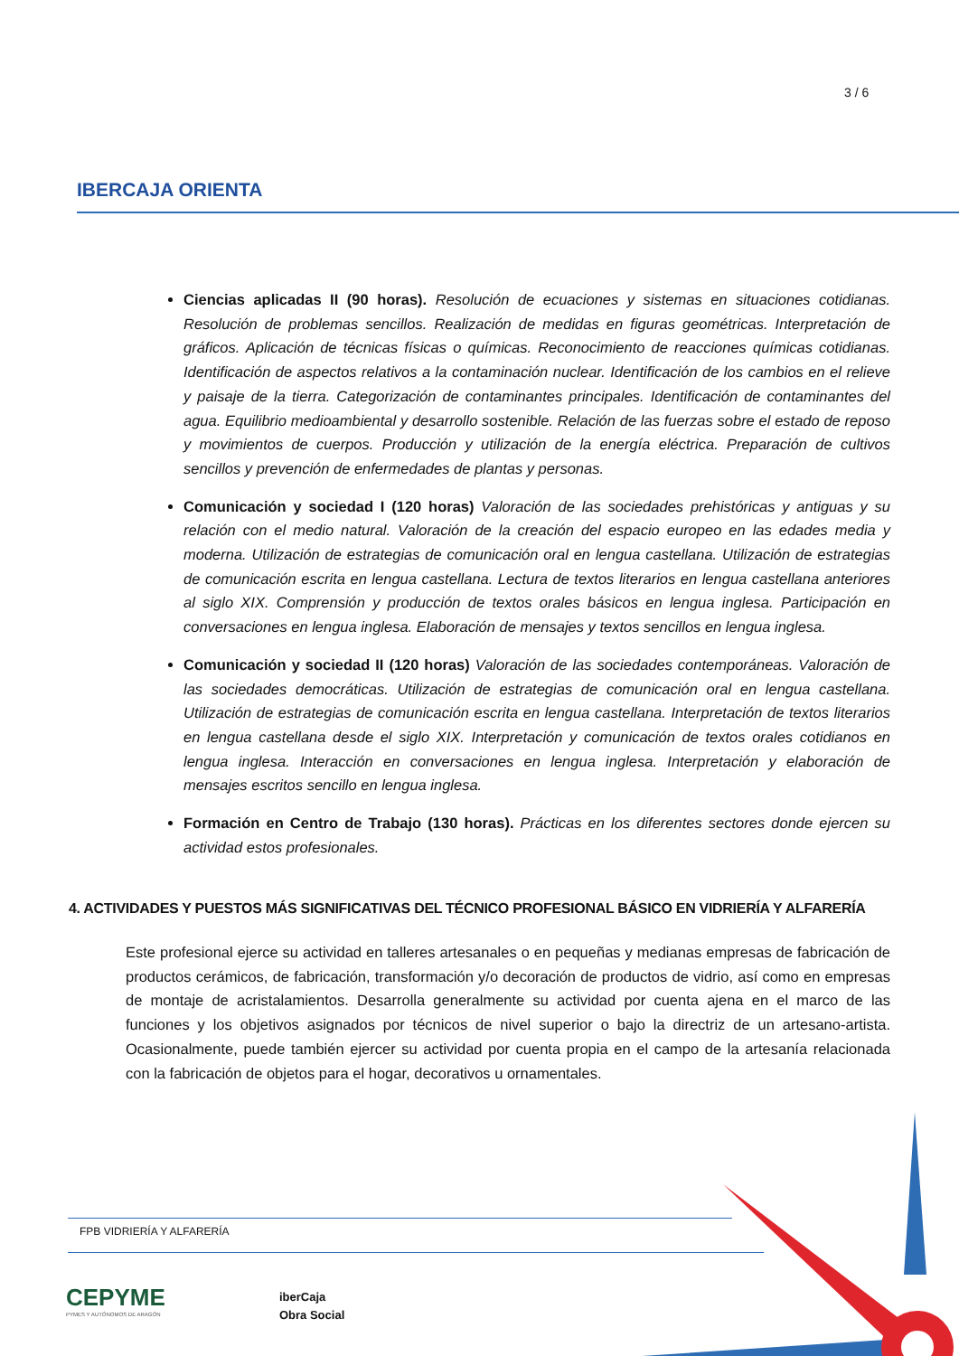3 / 6
IBERCAJA ORIENTA
Ciencias aplicadas II (90 horas). Resolución de ecuaciones y sistemas en situaciones cotidianas. Resolución de problemas sencillos. Realización de medidas en figuras geométricas. Interpretación de gráficos. Aplicación de técnicas físicas o químicas. Reconocimiento de reacciones químicas cotidianas. Identificación de aspectos relativos a la contaminación nuclear. Identificación de los cambios en el relieve y paisaje de la tierra. Categorización de contaminantes principales. Identificación de contaminantes del agua. Equilibrio medioambiental y desarrollo sostenible. Relación de las fuerzas sobre el estado de reposo y movimientos de cuerpos. Producción y utilización de la energía eléctrica. Preparación de cultivos sencillos y prevención de enfermedades de plantas y personas.
Comunicación y sociedad I (120 horas) Valoración de las sociedades prehistóricas y antiguas y su relación con el medio natural. Valoración de la creación del espacio europeo en las edades media y moderna. Utilización de estrategias de comunicación oral en lengua castellana. Utilización de estrategias de comunicación escrita en lengua castellana. Lectura de textos literarios en lengua castellana anteriores al siglo XIX. Comprensión y producción de textos orales básicos en lengua inglesa. Participación en conversaciones en lengua inglesa. Elaboración de mensajes y textos sencillos en lengua inglesa.
Comunicación y sociedad II (120 horas) Valoración de las sociedades contemporáneas. Valoración de las sociedades democráticas. Utilización de estrategias de comunicación oral en lengua castellana. Utilización de estrategias de comunicación escrita en lengua castellana. Interpretación de textos literarios en lengua castellana desde el siglo XIX. Interpretación y comunicación de textos orales cotidianos en lengua inglesa. Interacción en conversaciones en lengua inglesa. Interpretación y elaboración de mensajes escritos sencillo en lengua inglesa.
Formación en Centro de Trabajo (130 horas). Prácticas en los diferentes sectores donde ejercen su actividad estos profesionales.
4. ACTIVIDADES Y PUESTOS MÁS SIGNIFICATIVAS DEL TÉCNICO PROFESIONAL BÁSICO EN VIDRIERÍA Y ALFARERÍA
Este profesional ejerce su actividad en talleres artesanales o en pequeñas y medianas empresas de fabricación de productos cerámicos, de fabricación, transformación y/o decoración de productos de vidrio, así como en empresas de montaje de acristalamientos. Desarrolla generalmente su actividad por cuenta ajena en el marco de las funciones y los objetivos asignados por técnicos de nivel superior o bajo la directriz de un artesano-artista. Ocasionalmente, puede también ejercer su actividad por cuenta propia en el campo de la artesanía relacionada con la fabricación de objetos para el hogar, decorativos u ornamentales.
FPB VIDRIERÍA Y ALFARERÍA
CEPYME
PYMES Y AUTÓNOMOS DE ARAGÓN
iberCaja
Obra Social